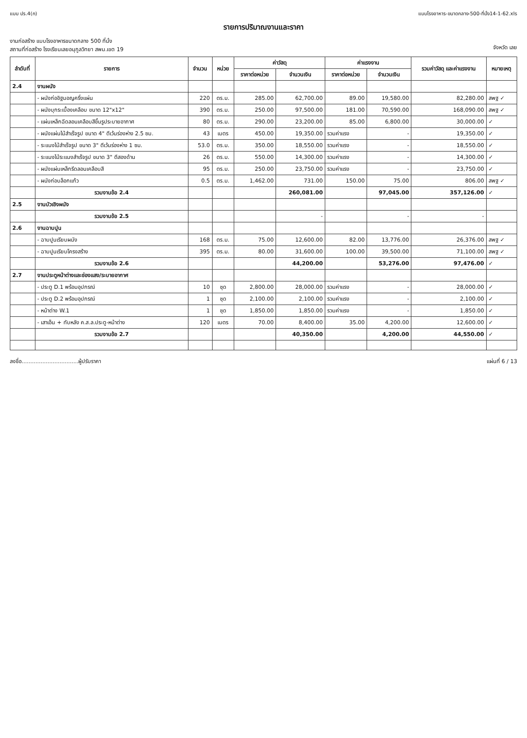แบบ ปร.4(ก) แบบโรงอาหาร-ขนาดกลาง-500-ที่นั่ง14-1-62.xls
รายการปริมาณงานและราคา
งานก่อสร้าง แบบโรงอาหารขนาดกลาง 500 ที่นั่ง
สถานที่ก่อสร้าง โรงเรียนเลยอนุกูลวิทยา สพม.เขต 19
จังหวัด เลย
| ลำดับที่ | รายการ | จำนวน | หน่วย | ค่าวัสดุ | | ค่าแรงงาน | | รวมค่าวัสดุ และค่าแรงงาน | หมายเหตุ |
| --- | --- | --- | --- | --- | --- | --- | --- | --- | --- |
| | | | | ราคาต่อหน่วย | จำนวนเงิน | ราคาต่อหน่วย | จำนวนเงิน | | |
| 2.4 | งานผนัง | | | | | | | | |
| | - ผนังก่ออิฐมอญครึ่งแผ่น | 220 | ตร.ม. | 285.00 | 62,700.00 | 89.00 | 19,580.00 | 82,280.00 | สพฐ ✓ |
| | - ผนังบุกระเบื้องเคลือบ ขนาด 12"x12" | 390 | ตร.ม. | 250.00 | 97,500.00 | 181.00 | 70,590.00 | 168,090.00 | สพฐ ✓ |
| | - แผ่นเหล็กฉีดลอนเคลือบสีขึ้นรูประบายอากาศ | 80 | ตร.ม. | 290.00 | 23,200.00 | 85.00 | 6,800.00 | 30,000.00 | ✓ |
| | - ผนังแผ่นไม้สำเร็จรูป ขนาด 4" ตีเว้นร่องห่าง 2.5 ซม. | 43 | เมตร | 450.00 | 19,350.00 | รวมค่าแรง | - | 19,350.00 | ✓ |
| | - ระแนงไม้สำเร็จรูป ขนาด 3" ตีเว้นร่องห่าง 1 ซม. | 53.0 | ตร.ม. | 350.00 | 18,550.00 | รวมค่าแรง | - | 18,550.00 | ✓ |
| | - ระแนงไม้ระแนงสำเร็จรูป ขนาด 3" ตีสองด้าน | 26 | ตร.ม. | 550.00 | 14,300.00 | รวมค่าแรง | - | 14,300.00 | ✓ |
| | - ผนังแผ่นเหล็กรีดลอนเคลือบสี | 95 | ตร.ม. | 250.00 | 23,750.00 | รวมค่าแรง | - | 23,750.00 | ✓ |
| | - ผนังก่อบล็อกแก้ว | 0.5 | ตร.ม. | 1,462.00 | 731.00 | 150.00 | 75.00 | 806.00 | สพฐ ✓ |
| | รวมงานข้อ 2.4 | | | | 260,081.00 | | 97,045.00 | 357,126.00 | ✓ |
| 2.5 | งานบัวเชิงผนัง | | | | | | | | |
| | รวมงานข้อ 2.5 | | | | - | | - | - | |
| 2.6 | งานฉาบปูน | | | | | | | | |
| | - ฉาบปูนเรียบผนัง | 168 | ตร.ม. | 75.00 | 12,600.00 | 82.00 | 13,776.00 | 26,376.00 | สพฐ ✓ |
| | - ฉาบปูนเรียบโครงสร้าง | 395 | ตร.ม. | 80.00 | 31,600.00 | 100.00 | 39,500.00 | 71,100.00 | สพฐ ✓ |
| | รวมงานข้อ 2.6 | | | | 44,200.00 | | 53,276.00 | 97,476.00 | ✓ |
| 2.7 | งานประตูหน้าต่างและช่องแสง/ระบายอากาศ | | | | | | | | |
| | - ประตู D.1 พร้อมอุปกรณ์ | 10 | ชุด | 2,800.00 | 28,000.00 | รวมค่าแรง | - | 28,000.00 | ✓ |
| | - ประตู D.2 พร้อมอุปกรณ์ | 1 | ชุด | 2,100.00 | 2,100.00 | รวมค่าแรง | - | 2,100.00 | ✓ |
| | - หน้าต่าง W.1 | 1 | ชุด | 1,850.00 | 1,850.00 | รวมค่าแรง | - | 1,850.00 | ✓ |
| | - เสาเอ็น + ทับหลัง ค.ส.ล.ประตู-หน้าต่าง | 120 | เมตร | 70.00 | 8,400.00 | 35.00 | 4,200.00 | 12,600.00 | ✓ |
| | รวมงานข้อ 2.7 | | | | 40,350.00 | | 4,200.00 | 44,550.00 | ✓ |
ลงชื่อ.................................ผู้ปรับราคา แผ่นที่ 6 / 13